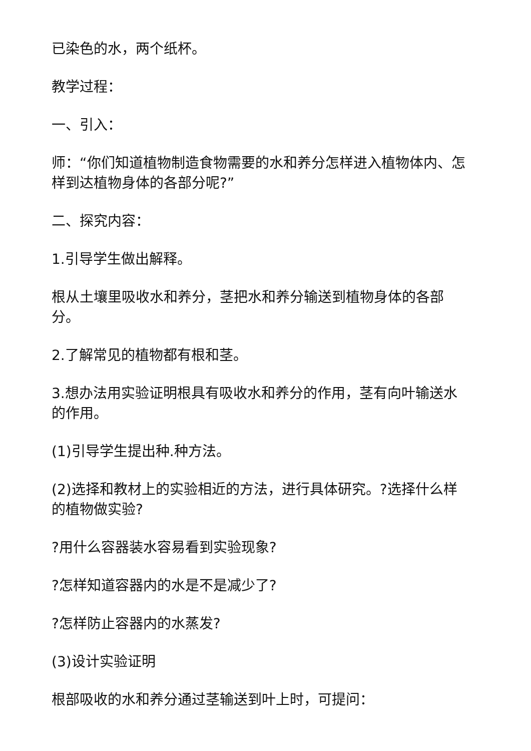已染色的水，两个纸杯。
教学过程：
一、引入：
师：“你们知道植物制造食物需要的水和养分怎样进入植物体内、怎样到达植物身体的各部分呢?”
二、探究内容：
1.引导学生做出解释。
根从土壤里吸收水和养分，茎把水和养分输送到植物身体的各部分。
2.了解常见的植物都有根和茎。
3.想办法用实验证明根具有吸收水和养分的作用，茎有向叶输送水的作用。
(1)引导学生提出种.种方法。
(2)选择和教材上的实验相近的方法，进行具体研究。?选择什么样的植物做实验?
?用什么容器装水容易看到实验现象?
?怎样知道容器内的水是不是减少了?
?怎样防止容器内的水蒸发?
(3)设计实验证明
根部吸收的水和养分通过茎输送到叶上时，可提问：